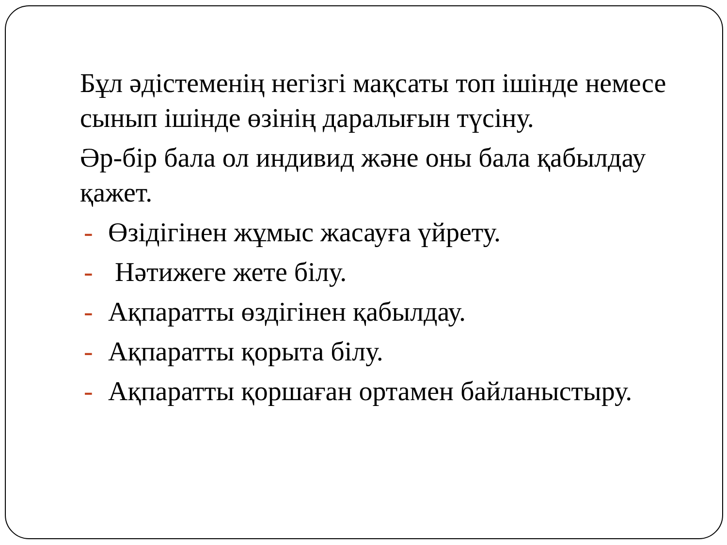Бұл әдістеменің негізгі мақсаты топ ішінде немесе сынып ішінде өзінің даралығын түсіну.
Әр-бір бала ол индивид және оны бала қабылдау қажет.
- Өзідігінен жұмыс жасауға үйрету.
- Нәтижеге жете білу.
- Ақпаратты өздігінен қабылдау.
- Ақпаратты қорыта білу.
- Ақпаратты қоршаған ортамен байланыстыру.